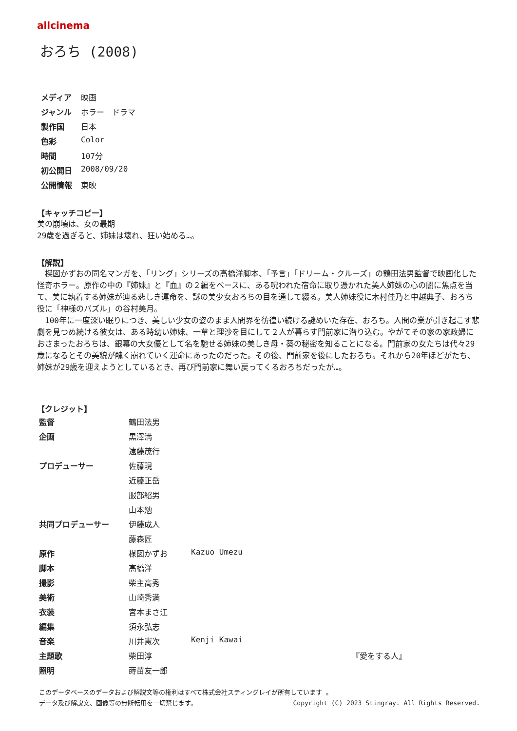allcinema
おろち (2008)
| メディア | 映画 |
| ジャンル | ホラー ドラマ |
| 製作国 | 日本 |
| 色彩 | Color |
| 時間 | 107分 |
| 初公開日 | 2008/09/20 |
| 公開情報 | 東映 |
【キャッチコピー】
美の崩壊は、女の最期
29歳を過ぎると、姉妹は壊れ、狂い始める…。
【解説】
　楳図かずおの同名マンガを、「リング」シリーズの高橋洋脚本、「予言」「ドリーム・クルーズ」の鶴田法男監督で映画化した怪奇ホラー。原作の中の『姉妹』と『血』の２編をベースに、ある呪われた宿命に取り憑かれた美人姉妹の心の闇に焦点を当て、美に執着する姉妹が辿る悲しき運命を、謎の美少女おろちの目を通して綴る。美人姉妹役に木村佳乃と中越典子、おろち役に「神様のパズル」の谷村美月。
　100年に一度深い眠りにつき、美しい少女の姿のまま人間界を彷徨い続ける謎めいた存在、おろち。人間の業が引き起こす悲劇を見つめ続ける彼女は、ある時幼い姉妹、一草と理沙を目にして２人が暮らす門前家に潜り込む。やがてその家の家政婦におさまったおろちは、銀幕の大女優として名を馳せる姉妹の美しき母・葵の秘密を知ることになる。門前家の女たちは代々29歳になるとその美貌が醜く崩れていく運命にあったのだった。その後、門前家を後にしたおろち。それから20年ほどがたち、姉妹が29歳を迎えようとしているとき、再び門前家に舞い戻ってくるおろちだったが…。
【クレジット】
| 監督 | 鶴田法男 | |
| 企画 | 黒澤満 | |
| | 遠藤茂行 | |
| プロデューサー | 佐藤現 | |
| | 近藤正岳 | |
| | 服部紹男 | |
| | 山本勉 | |
| 共同プロデューサー | 伊藤成人 | |
| | 藤森匠 | |
| 原作 | 楳図かずお | Kazuo Umezu |
| 脚本 | 高橋洋 | |
| 撮影 | 柴主高秀 | |
| 美術 | 山崎秀満 | |
| 衣装 | 宮本まさ江 | |
| 編集 | 須永弘志 | |
| 音楽 | 川井憲次 | Kenji Kawai |
| 主題歌 | 柴田淳 | 『愛をする人』 |
| 照明 | 蒔苗友一郎 | |
このデータベースのデータおよび解説文等の権利はすべて株式会社スティングレイが所有しています 。
データ及び解説文、画像等の無断転用を一切禁じます。 Copyright (C) 2023 Stingray. All Rights Reserved.